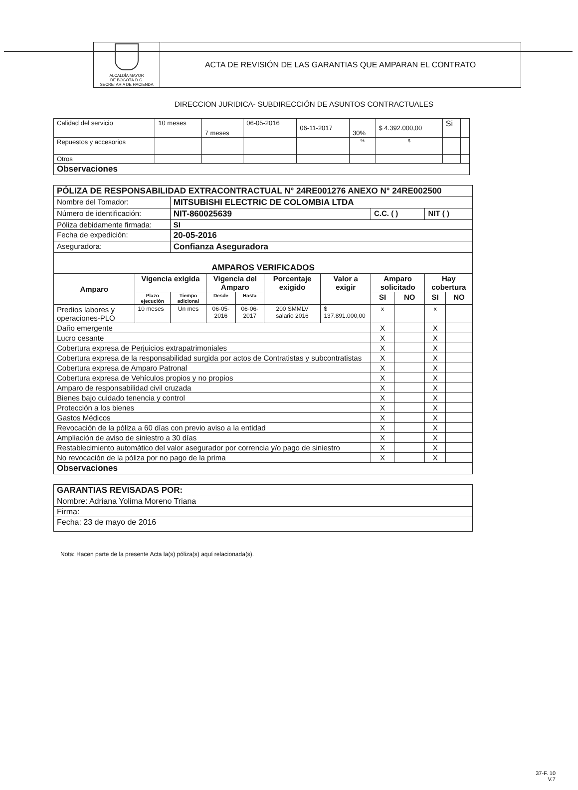| ALCALDÍA MAYOR DE BOGOTÁ D.C. SECRETARIA DE HACIENDA | ACTA DE REVISIÓN DE LAS GARANTIAS QUE AMPARAN EL CONTRATO |
DIRECCION JURIDICA- SUBDIRECCIÓN DE ASUNTOS CONTRACTUALES
| Calidad del servicio | 10 meses | 7 meses | 06-05-2016 | 06-11-2017 | 30% | $ 4.392.000,00 | Si | |
| Repuestos y accesorios | | | | | % | $ | | |
| Otros | | | | | | | | |
| Observaciones | | | | | | | | |
| PÓLIZA DE RESPONSABILIDAD EXTRACONTRACTUAL N° 24RE001276 ANEXO N° 24RE002500 | | | | | | | | | | |
| Nombre del Tomador: | | MITSUBISHI ELECTRIC DE COLOMBIA LTDA | | | | | | | | |
| Número de identificación: | | NIT-860025639 | | | | | C.C. ( ) | | NIT ( ) | |
| Póliza debidamente firmada: | | SI | | | | | | | | |
| Fecha de expedición: | | 20-05-2016 | | | | | | | | |
| Aseguradora: | | Confianza Aseguradora | | | | | | | | |
| AMPAROS VERIFICADOS | | | | | | | | | | |
| Amparo | Vigencia exigida | | Vigencia del Amparo | | Porcentaje exigido | Valor a exigir | Amparo solicitado | | Hay cobertura | |
| | Plazo ejecución | Tiempo adicional | Desde | Hasta | | | SI | NO | SI | NO |
| Predios labores y operaciones-PLO | 10 meses | Un mes | 06-05-2016 | 06-06-2017 | 200 SMMLV salario 2016 | $ 137.891.000,00 | x | | x | |
| Daño emergente | | | | | | | X | | X | |
| Lucro cesante | | | | | | | X | | X | |
| Cobertura expresa de Perjuicios extrapatrimoniales | | | | | | | X | | X | |
| Cobertura expresa de la responsabilidad surgida por actos de Contratistas y subcontratistas | | | | | | | X | | X | |
| Cobertura expresa de Amparo Patronal | | | | | | | X | | X | |
| Cobertura expresa de Vehículos propios y no propios | | | | | | | X | | X | |
| Amparo de responsabilidad civil cruzada | | | | | | | X | | X | |
| Bienes bajo cuidado tenencia y control | | | | | | | X | | X | |
| Protección a los bienes | | | | | | | X | | X | |
| Gastos Médicos | | | | | | | X | | X | |
| Revocación de la póliza a 60 días con previo aviso a la entidad | | | | | | | X | | X | |
| Ampliación de aviso de siniestro a 30 días | | | | | | | X | | X | |
| Restablecimiento automático del valor asegurador por correncia y/o pago de siniestro | | | | | | | X | | X | |
| No revocación de la póliza por no pago de la prima | | | | | | | X | | X | |
| Observaciones | | | | | | | | | | |
| GARANTIAS REVISADAS POR: |
| Nombre: Adriana Yolima Moreno Triana |
| Firma: |
| Fecha: 23 de mayo de 2016 |
Nota: Hacen parte de la presente Acta la(s) póliza(s) aquí relacionada(s).
37-F. 10
V.7